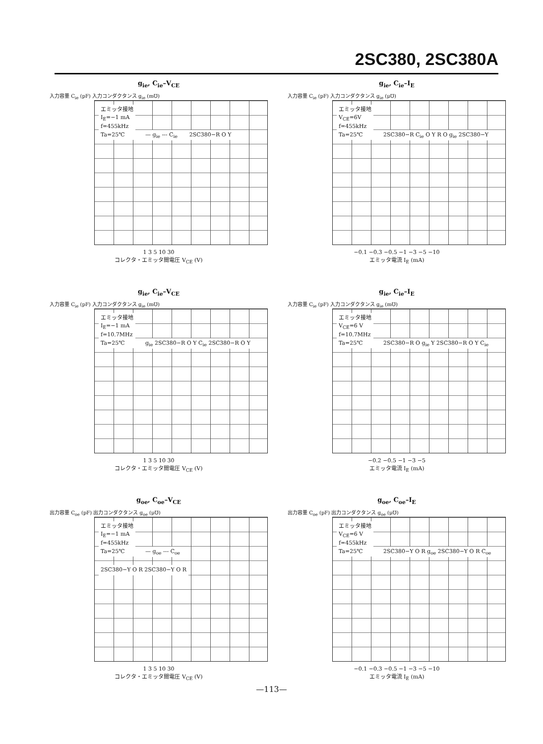2SC380, 2SC380A
g<sub>ie</sub>, C<sub>ie</sub>–V<sub>CE</sub>
入力容量 C<sub>ie</sub> (pF) 入力コンダクタンス g<sub>ie</sub> (m℧)
エミッタ接地
I<sub>E</sub>=−1 mA
f=455kHz
Ta=25℃
— g<sub>ie</sub> --- C<sub>ie</sub> 2SC380−R O Y
1 3 5 10 30
コレクタ・エミッタ間電圧 V<sub>CE</sub> (V)
g<sub>ie</sub>, C<sub>ie</sub>–I<sub>E</sub>
入力容量 C<sub>ie</sub> (pF) 入力コンダクタンス g<sub>ie</sub> (μ℧)
エミッタ接地
V<sub>CE</sub>=6V
f=455kHz
Ta=25℃
2SC380−R C<sub>ie</sub> O Y R O g<sub>ie</sub> 2SC380−Y
−0.1 −0.3 −0.5 −1 −3 −5 −10
エミッタ電流 I<sub>E</sub> (mA)
g<sub>ie</sub>, C<sub>ie</sub>–V<sub>CE</sub>
入力容量 C<sub>ie</sub> (pF) 入力コンダクタンス g<sub>ie</sub> (m℧)
エミッタ接地
I<sub>E</sub>=−1 mA
f=10.7MHz
Ta=25℃
g<sub>ie</sub> 2SC380−R O Y C<sub>ie</sub> 2SC380−R O Y
1 3 5 10 30
コレクタ・エミッタ間電圧 V<sub>CE</sub> (V)
g<sub>ie</sub>, C<sub>ie</sub>–I<sub>E</sub>
入力容量 C<sub>ie</sub> (pF) 入力コンダクタンス g<sub>ie</sub> (m℧)
エミッタ接地
V<sub>CE</sub>=6 V
f=10.7MHz
Ta=25℃
2SC380−R O g<sub>ie</sub> Y 2SC380−R O Y C<sub>ie</sub>
−0.2 −0.5 −1 −3 −5
エミッタ電流 I<sub>E</sub> (mA)
g<sub>oe</sub>, C<sub>oe</sub>–V<sub>CE</sub>
出力容量 C<sub>oe</sub> (pF) 出力コンダクタンス g<sub>oe</sub> (μ℧)
エミッタ接地
I<sub>E</sub>=−1 mA
f=455kHz
Ta=25℃
— g<sub>oe</sub> --- C<sub>oe</sub> 2SC380−Y O R 2SC380−Y O R
1 3 5 10 30
コレクタ・エミッタ間電圧 V<sub>CE</sub> (V)
g<sub>oe</sub>, C<sub>oe</sub>–I<sub>E</sub>
出力容量 C<sub>oe</sub> (pF) 出力コンダクタンス g<sub>oe</sub> (μ℧)
エミッタ接地
V<sub>CE</sub>=6 V
f=455kHz
Ta=25℃
2SC380−Y O R g<sub>oe</sub> 2SC380−Y O R C<sub>oe</sub>
−0.1 −0.3 −0.5 −1 −3 −5 −10
エミッタ電流 I<sub>E</sub> (mA)
—113—